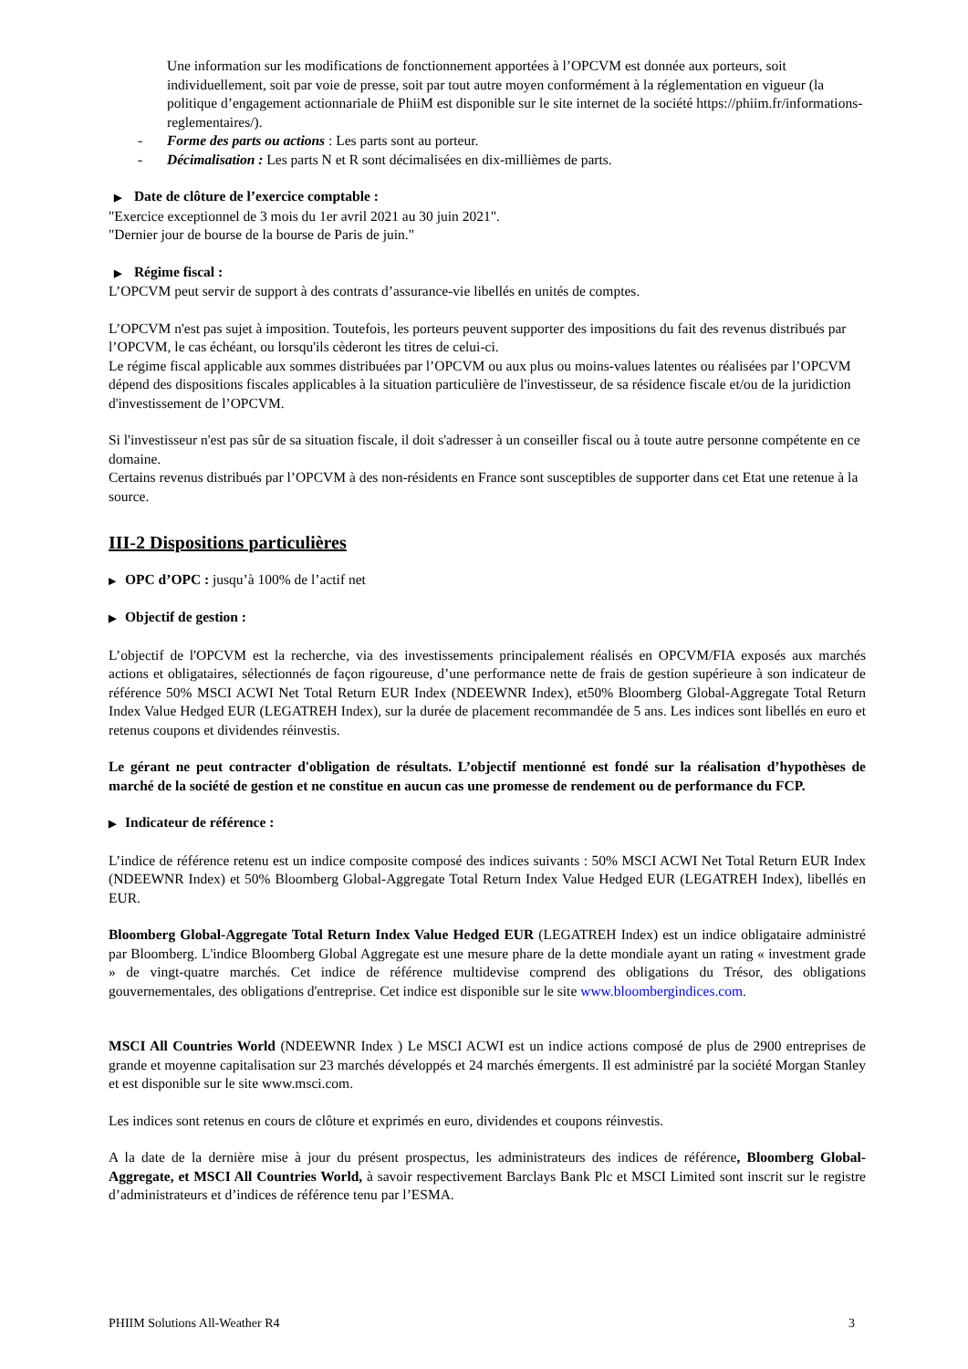Une information sur les modifications de fonctionnement apportées à l’OPCVM est donnée aux porteurs, soit individuellement, soit par voie de presse, soit par tout autre moyen conformément à la réglementation en vigueur (la politique d’engagement actionnariale de PhiiM est disponible sur le site internet de la société https://phiim.fr/informations-reglementaires/).
- Forme des parts ou actions : Les parts sont au porteur.
- Décimalisation : Les parts N et R sont décimalisées en dix-millièmes de parts.
▶ Date de clôture de l’exercice comptable :
"Exercice exceptionnel de 3 mois du 1er avril 2021 au 30 juin 2021".
"Dernier jour de bourse de la bourse de Paris de juin."
▶ Régime fiscal :
L’OPCVM peut servir de support à des contrats d’assurance-vie libellés en unités de comptes.
L’OPCVM n'est pas sujet à imposition. Toutefois, les porteurs peuvent supporter des impositions du fait des revenus distribués par l’OPCVM, le cas échéant, ou lorsqu'ils cèderont les titres de celui-ci.
Le régime fiscal applicable aux sommes distribuées par l’OPCVM ou aux plus ou moins-values latentes ou réalisées par l’OPCVM dépend des dispositions fiscales applicables à la situation particulière de l'investisseur, de sa résidence fiscale et/ou de la juridiction d'investissement de l’OPCVM.
Si l'investisseur n'est pas sûr de sa situation fiscale, il doit s'adresser à un conseiller fiscal ou à toute autre personne compétente en ce domaine.
Certains revenus distribués par l’OPCVM à des non-résidents en France sont susceptibles de supporter dans cet Etat une retenue à la source.
III-2 Dispositions particulières
▶ OPC d’OPC : jusqu’à 100% de l’actif net
▶ Objectif de gestion :
L’objectif de l'OPCVM est la recherche, via des investissements principalement réalisés en OPCVM/FIA exposés aux marchés actions et obligataires, sélectionnés de façon rigoureuse, d’une performance nette de frais de gestion supérieure à son indicateur de référence 50% MSCI ACWI Net Total Return EUR Index (NDEEWNR Index), et50% Bloomberg Global-Aggregate Total Return Index Value Hedged EUR (LEGATREH Index), sur la durée de placement recommandée de 5 ans. Les indices sont libellés en euro et retenus coupons et dividendes réinvestis.
Le gérant ne peut contracter d'obligation de résultats. L’objectif mentionné est fondé sur la réalisation d’hypothèses de marché de la société de gestion et ne constitue en aucun cas une promesse de rendement ou de performance du FCP.
▶ Indicateur de référence :
L’indice de référence retenu est un indice composite composé des indices suivants : 50% MSCI ACWI Net Total Return EUR Index (NDEEWNR Index) et 50% Bloomberg Global-Aggregate Total Return Index Value Hedged EUR (LEGATREH Index), libellés en EUR.
Bloomberg Global-Aggregate Total Return Index Value Hedged EUR (LEGATREH Index) est un indice obligataire administré par Bloomberg. L'indice Bloomberg Global Aggregate est une mesure phare de la dette mondiale ayant un rating « investment grade » de vingt-quatre marchés. Cet indice de référence multidevise comprend des obligations du Trésor, des obligations gouvernementales, des obligations d'entreprise. Cet indice est disponible sur le site www.bloombergindices.com.
MSCI All Countries World (NDEEWNR Index ) Le MSCI ACWI est un indice actions composé de plus de 2900 entreprises de grande et moyenne capitalisation sur 23 marchés développés et 24 marchés émergents. Il est administré par la société Morgan Stanley et est disponible sur le site www.msci.com.
Les indices sont retenus en cours de clôture et exprimés en euro, dividendes et coupons réinvestis.
A la date de la dernière mise à jour du présent prospectus, les administrateurs des indices de référence, Bloomberg Global-Aggregate, et MSCI All Countries World, à savoir respectivement Barclays Bank Plc et MSCI Limited sont inscrit sur le registre d’administrateurs et d’indices de référence tenu par l’ESMA.
PHIIM Solutions All-Weather R4 3